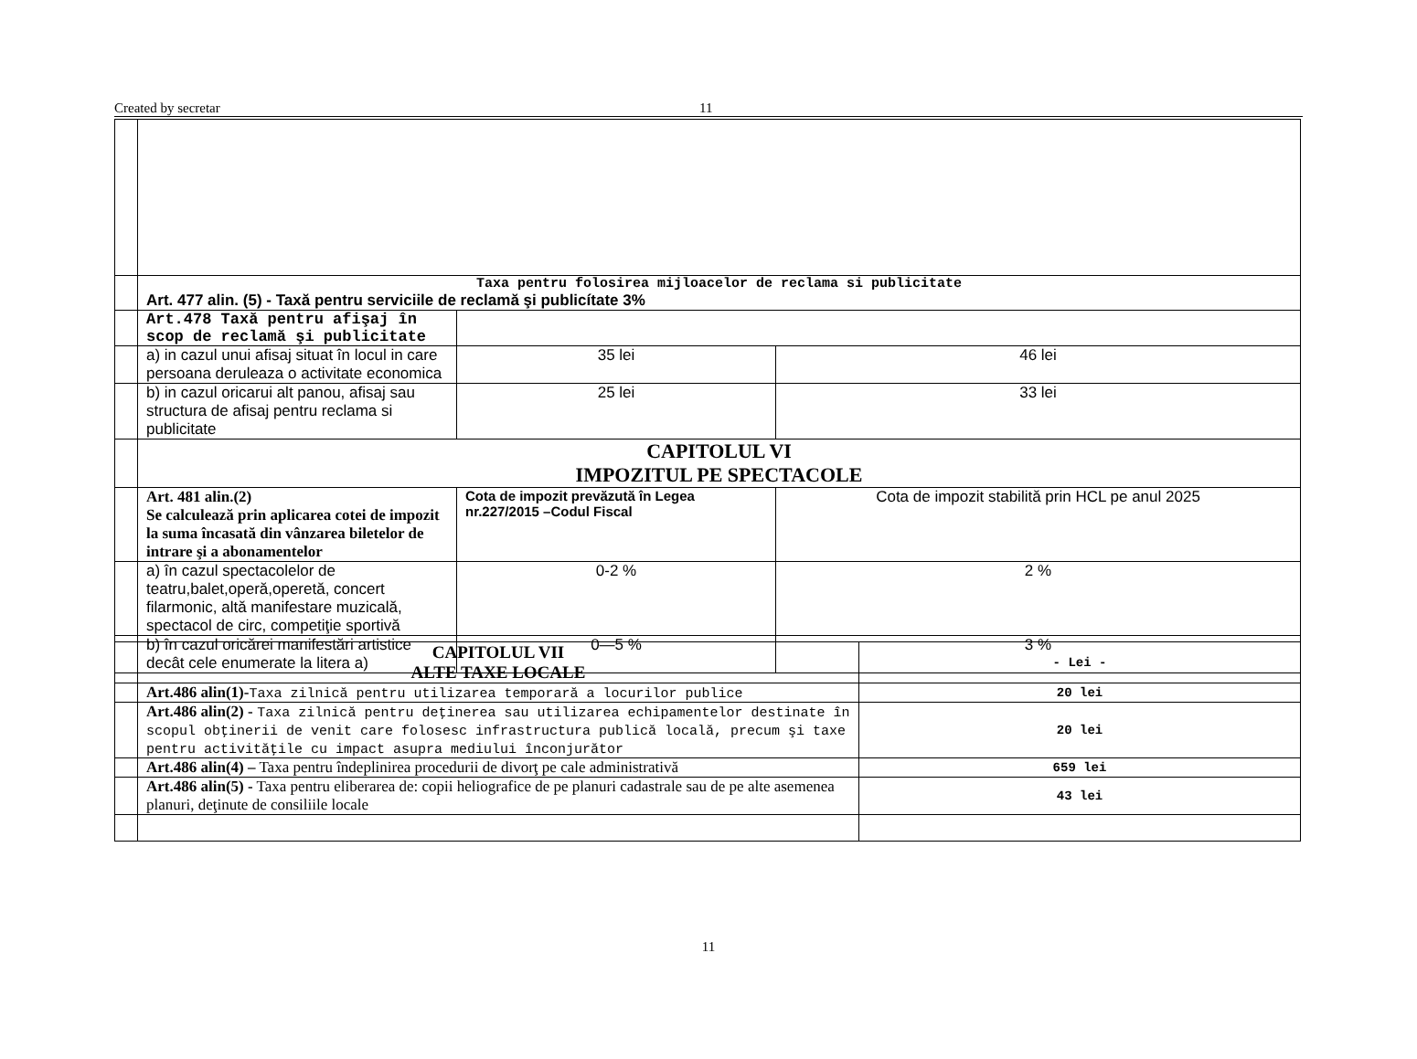Created by secretar 11
| | Taxa pentru folosirea mijloacelor de reclama si publicitate Art. 477 alin. (5) - Taxă pentru serviciile de reclamă şi publicítate 3% | | |
| | Art.478 Taxă pentru afişaj în scop de reclamă şi publicitate | | |
| | a) in cazul unui afisaj situat în locul in care persoana deruleaza o activitate economica | 35 lei | 46 lei |
| | b) in cazul oricarui alt panou, afisaj sau structura de afisaj pentru reclama si publicitate | 25 lei | 33 lei |
| | CAPITOLUL VI IMPOZITUL PE SPECTACOLE | | |
| | Art. 481 alin.(2) Se calculează prin aplicarea cotei de impozit la suma încasată din vânzarea biletelor de intrare şi a abonamentelor | Cota de impozit prevăzută în Legea nr.227/2015 –Codul Fiscal | Cota de impozit stabilită prin HCL pe anul 2025 |
| | a) în cazul spectacolelor de teatru,balet,operă,operetă, concert filarmonic, altă manifestare muzicală, spectacol de circ, competiţie sportivă | 0-2 % | 2 % |
| | b) în cazul oricărei manifestări artistice decât cele enumerate la litera a) | 0—5 % | 3 % |
| | CAPITOLUL VII ALTE TAXE LOCALE | - Lei - |
| | Art.486 alin(1)- Taxa zilnică pentru utilizarea temporară a locurilor publice | 20 lei |
| | Art.486 alin(2) - Taxa zilnică pentru deţinerea sau utilizarea echipamentelor destinate în scopul obţinerii de venit care folosesc infrastructura publică locală, precum şi taxe pentru activităţile cu impact asupra mediului înconjurător | 20 lei |
| | Art.486 alin(4) – Taxa pentru îndeplinirea procedurii de divorţ pe cale administrativă | 659 lei |
| | Art.486 alin(5) - Taxa pentru eliberarea de: copii heliografice de pe planuri cadastrale sau de pe alte asemenea planuri, deţinute de consiliile locale | 43 lei |
11